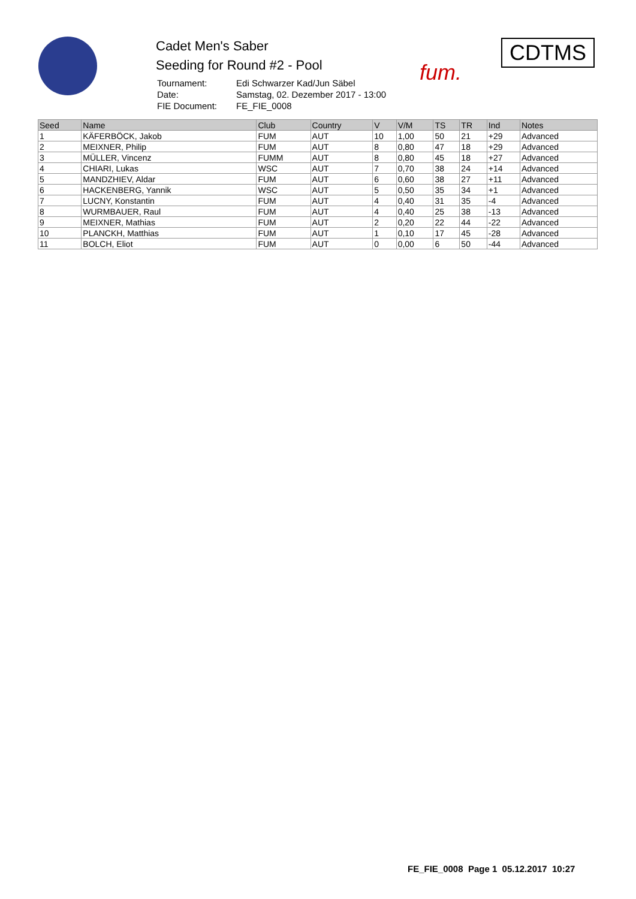Cadet Men's Saber
Seeding for Round #2 - Pool
| Tournament: | Edi Schwarzer Kad/Jun Säbel |
| Date: | Samstag, 02. Dezember 2017 - 13:00 |
| FIE Document: | FE_FIE_0008 |
fum.
CDTMS
| Seed | Name | Club | Country | V | V/M | TS | TR | Ind | Notes |
| --- | --- | --- | --- | --- | --- | --- | --- | --- | --- |
| 1 | KÄFERBÖCK, Jakob | FUM | AUT | 10 | 1,00 | 50 | 21 | +29 | Advanced |
| 2 | MEIXNER, Philip | FUM | AUT | 8 | 0,80 | 47 | 18 | +29 | Advanced |
| 3 | MÜLLER, Vincenz | FUMM | AUT | 8 | 0,80 | 45 | 18 | +27 | Advanced |
| 4 | CHIARI, Lukas | WSC | AUT | 7 | 0,70 | 38 | 24 | +14 | Advanced |
| 5 | MANDZHIEV, Aldar | FUM | AUT | 6 | 0,60 | 38 | 27 | +11 | Advanced |
| 6 | HACKENBERG, Yannik | WSC | AUT | 5 | 0,50 | 35 | 34 | +1 | Advanced |
| 7 | LUCNY, Konstantin | FUM | AUT | 4 | 0,40 | 31 | 35 | -4 | Advanced |
| 8 | WURMBAUER, Raul | FUM | AUT | 4 | 0,40 | 25 | 38 | -13 | Advanced |
| 9 | MEIXNER, Mathias | FUM | AUT | 2 | 0,20 | 22 | 44 | -22 | Advanced |
| 10 | PLANCKH, Matthias | FUM | AUT | 1 | 0,10 | 17 | 45 | -28 | Advanced |
| 11 | BOLCH, Eliot | FUM | AUT | 0 | 0,00 | 6 | 50 | -44 | Advanced |
FE_FIE_0008 Page 1 05.12.2017 10:27